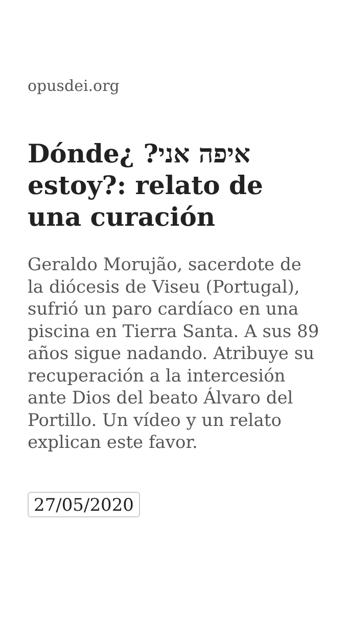opusdei.org
Dónde¿ ?איפה אני estoy?: relato de una curación
Geraldo Morujão, sacerdote de la diócesis de Viseu (Portugal), sufrió un paro cardíaco en una piscina en Tierra Santa. A sus 89 años sigue nadando. Atribuye su recuperación a la intercesión ante Dios del beato Álvaro del Portillo. Un vídeo y un relato explican este favor.
27/05/2020